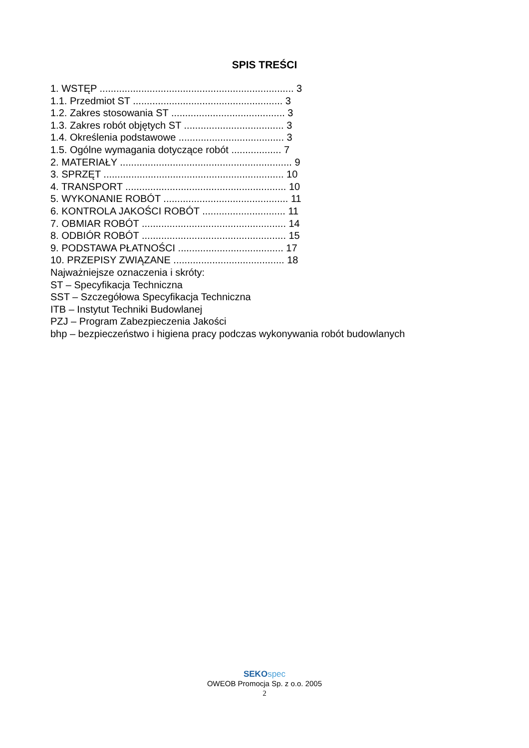SPIS TREŚCI
1. WSTĘP ...................................................................... 3 1.1. Przedmiot ST ...................................................... 3 1.2. Zakres stosowania ST ......................................... 3 1.3. Zakres robót objętych ST .................................... 3 1.4. Określenia podstawowe ...................................... 3 1.5. Ogólne wymagania dotyczące robót .................. 7 2. MATERIAŁY .............................................................. 9 3. SPRZĘT ................................................................. 10 4. TRANSPORT .......................................................... 10 5. WYKONANIE ROBÓT ............................................. 11 6. KONTROLA JAKOŚCI ROBÓT .............................. 11 7. OBMIAR ROBÓT .................................................... 14 8. ODBIÓR ROBÓT .................................................... 15 9. PODSTAWA PŁATNOŚCI ...................................... 17 10. PRZEPISY ZWIĄZANE ........................................ 18 Najważniejsze oznaczenia i skróty: ST – Specyfikacja Techniczna SST – Szczegółowa Specyfikacja Techniczna ITB – Instytut Techniki Budowlanej PZJ – Program Zabezpieczenia Jakości bhp – bezpieczeństwo i higiena pracy podczas wykonywania robót budowlanych
SEKO spec
OWEOB Promocja Sp. z o.o. 2005
2